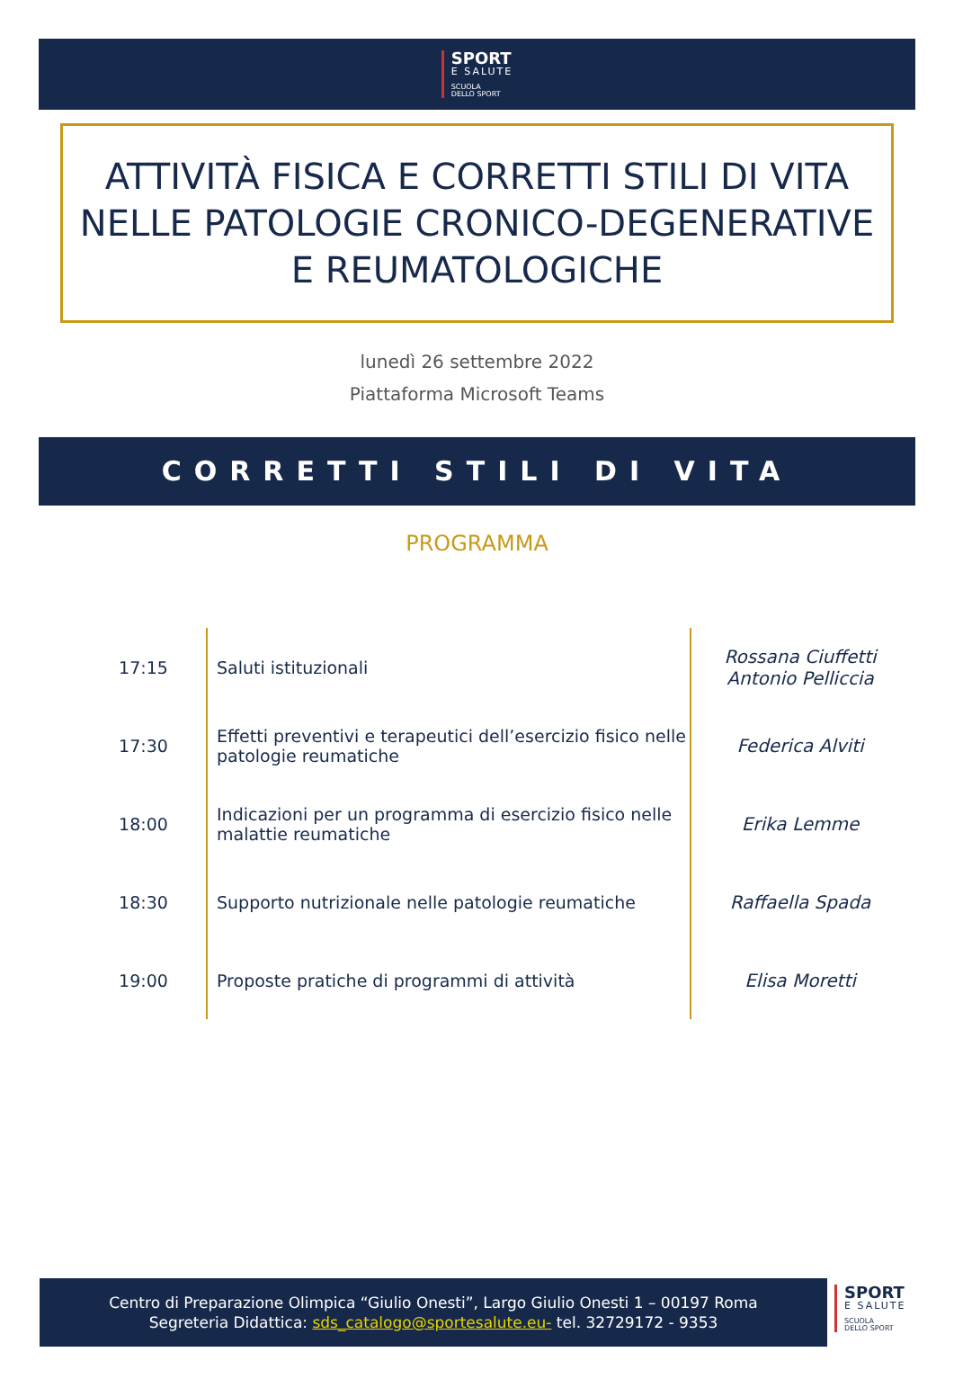SPORT
E SALUTE
SCUOLA
DELLO SPORT
ATTIVITÀ FISICA E CORRETTI STILI DI VITA NELLE PATOLOGIE CRONICO-DEGENERATIVE E REUMATOLOGICHE
lunedì 26 settembre 2022
Piattaforma Microsoft Teams
CORRETTI STILI DI VITA
PROGRAMMA
| 17:15 | Saluti istituzionali | Rossana Ciuffetti Antonio Pelliccia |
| 17:30 | Effetti preventivi e terapeutici dell’esercizio fisico nelle patologie reumatiche | Federica Alviti |
| 18:00 | Indicazioni per un programma di esercizio fisico nelle malattie reumatiche | Erika Lemme |
| 18:30 | Supporto nutrizionale nelle patologie reumatiche | Raffaella Spada |
| 19:00 | Proposte pratiche di programmi di attività | Elisa Moretti |
Centro di Preparazione Olimpica “Giulio Onesti”, Largo Giulio Onesti 1 – 00197 Roma
Segreteria Didattica: sds_catalogo@sportesalute.eu- tel. 32729172 - 9353
SPORT
E SALUTE
SCUOLA
DELLO SPORT